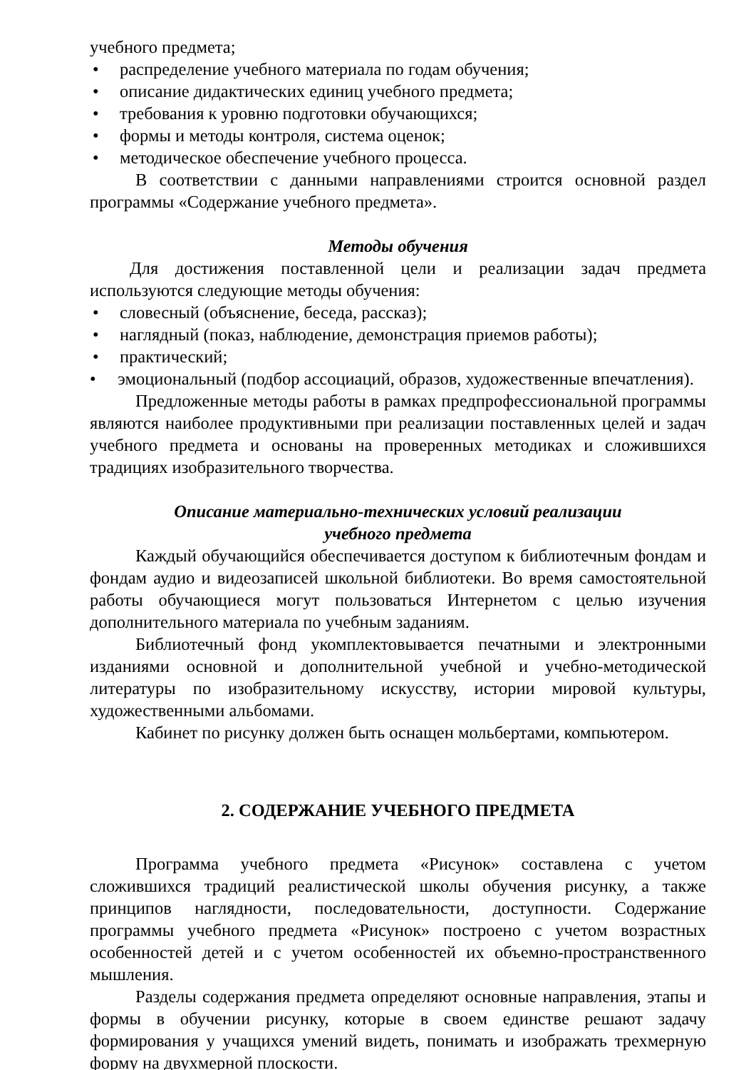учебного предмета;
• распределение учебного материала по годам обучения;
• описание дидактических единиц учебного предмета;
• требования к уровню подготовки обучающихся;
• формы и методы контроля, система оценок;
• методическое обеспечение учебного процесса.
В соответствии с данными направлениями строится основной раздел программы «Содержание учебного предмета».
Методы обучения
Для достижения поставленной цели и реализации задач предмета используются следующие методы обучения:
• словесный (объяснение, беседа, рассказ);
• наглядный (показ, наблюдение, демонстрация приемов работы);
• практический;
• эмоциональный (подбор ассоциаций, образов, художественные впечатления).
Предложенные методы работы в рамках предпрофессиональной программы являются наиболее продуктивными при реализации поставленных целей и задач учебного предмета и основаны на проверенных методиках и сложившихся традициях изобразительного творчества.
Описание материально-технических условий реализации
учебного предмета
Каждый обучающийся обеспечивается доступом к библиотечным фондам и фондам аудио и видеозаписей школьной библиотеки. Во время самостоятельной работы обучающиеся могут пользоваться Интернетом с целью изучения дополнительного материала по учебным заданиям.
Библиотечный фонд укомплектовывается печатными и электронными изданиями основной и дополнительной учебной и учебно-методической литературы по изобразительному искусству, истории мировой культуры, художественными альбомами.
Кабинет по рисунку должен быть оснащен мольбертами, компьютером.
2. СОДЕРЖАНИЕ УЧЕБНОГО ПРЕДМЕТА
Программа учебного предмета «Рисунок» составлена с учетом сложившихся традиций реалистической школы обучения рисунку, а также принципов наглядности, последовательности, доступности. Содержание программы учебного предмета «Рисунок» построено с учетом возрастных особенностей детей и с учетом особенностей их объемно-пространственного мышления.
Разделы содержания предмета определяют основные направления, этапы и формы в обучении рисунку, которые в своем единстве решают задачу формирования у учащихся умений видеть, понимать и изображать трехмерную форму на двухмерной плоскости.